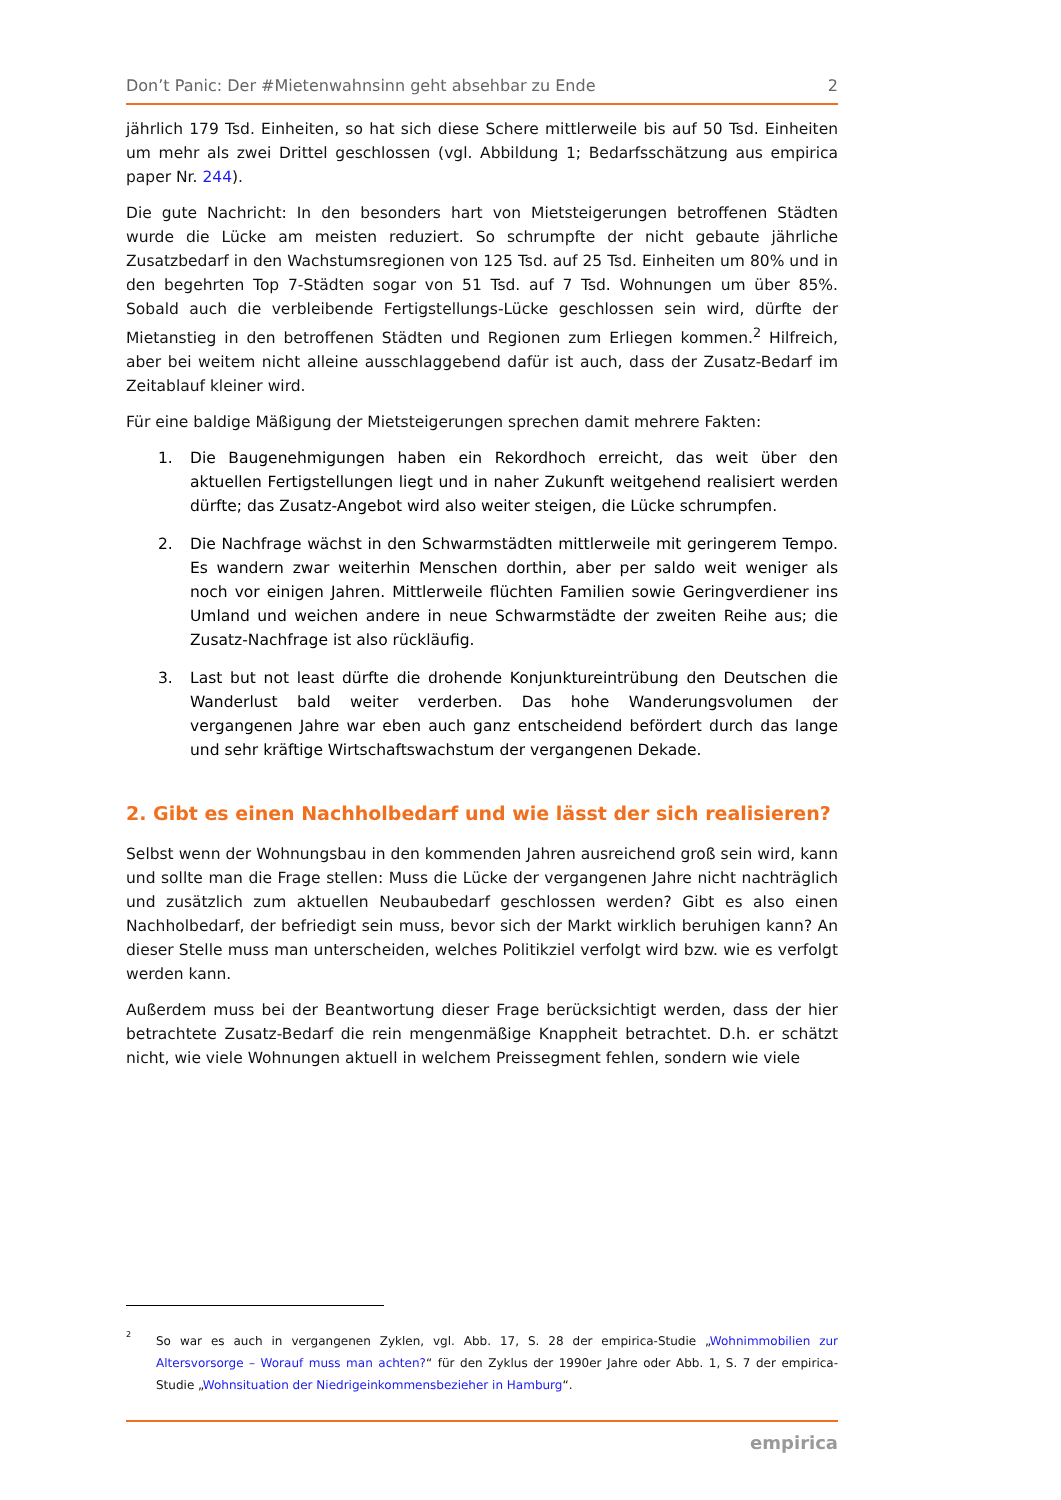Don’t Panic: Der #Mietenwahnsinn geht absehbar zu Ende 2
jährlich 179 Tsd. Einheiten, so hat sich diese Schere mittlerweile bis auf 50 Tsd. Einheiten um mehr als zwei Drittel geschlossen (vgl. Abbildung 1; Bedarfsschätzung aus empirica paper Nr. 244).
Die gute Nachricht: In den besonders hart von Mietsteigerungen betroffenen Städten wurde die Lücke am meisten reduziert. So schrumpfte der nicht gebaute jährliche Zusatzbedarf in den Wachstumsregionen von 125 Tsd. auf 25 Tsd. Einheiten um 80% und in den begehrten Top 7-Städten sogar von 51 Tsd. auf 7 Tsd. Wohnungen um über 85%. Sobald auch die verbleibende Fertigstellungs-Lücke geschlossen sein wird, dürfte der Mietanstieg in den betroffenen Städten und Regionen zum Erliegen kommen.<sup>2</sup> Hilfreich, aber bei weitem nicht alleine ausschlaggebend dafür ist auch, dass der Zusatz-Bedarf im Zeitablauf kleiner wird.
Für eine baldige Mäßigung der Mietsteigerungen sprechen damit mehrere Fakten:
1. Die Baugenehmigungen haben ein Rekordhoch erreicht, das weit über den aktuellen Fertigstellungen liegt und in naher Zukunft weitgehend realisiert werden dürfte; das Zusatz-Angebot wird also weiter steigen, die Lücke schrumpfen.
2. Die Nachfrage wächst in den Schwarmstädten mittlerweile mit geringerem Tempo. Es wandern zwar weiterhin Menschen dorthin, aber per saldo weit weniger als noch vor einigen Jahren. Mittlerweile flüchten Familien sowie Geringverdiener ins Umland und weichen andere in neue Schwarmstädte der zweiten Reihe aus; die Zusatz-Nachfrage ist also rückläufig.
3. Last but not least dürfte die drohende Konjunktureintrübung den Deutschen die Wanderlust bald weiter verderben. Das hohe Wanderungsvolumen der vergangenen Jahre war eben auch ganz entscheidend befördert durch das lange und sehr kräftige Wirtschaftswachstum der vergangenen Dekade.
2. Gibt es einen Nachholbedarf und wie lässt der sich realisieren?
Selbst wenn der Wohnungsbau in den kommenden Jahren ausreichend groß sein wird, kann und sollte man die Frage stellen: Muss die Lücke der vergangenen Jahre nicht nachträglich und zusätzlich zum aktuellen Neubaubedarf geschlossen werden? Gibt es also einen Nachholbedarf, der befriedigt sein muss, bevor sich der Markt wirklich beruhigen kann? An dieser Stelle muss man unterscheiden, welches Politikziel verfolgt wird bzw. wie es verfolgt werden kann.
Außerdem muss bei der Beantwortung dieser Frage berücksichtigt werden, dass der hier betrachtete Zusatz-Bedarf die rein mengenmäßige Knappheit betrachtet. D.h. er schätzt nicht, wie viele Wohnungen aktuell in welchem Preissegment fehlen, sondern wie viele
<sup>2</sup> So war es auch in vergangenen Zyklen, vgl. Abb. 17, S. 28 der empirica-Studie „Wohnimmobilien zur Altersvorsorge – Worauf muss man achten?“ für den Zyklus der 1990er Jahre oder Abb. 1, S. 7 der empirica-Studie „Wohnsituation der Niedrigeinkommensbezieher in Hamburg“.
empirica